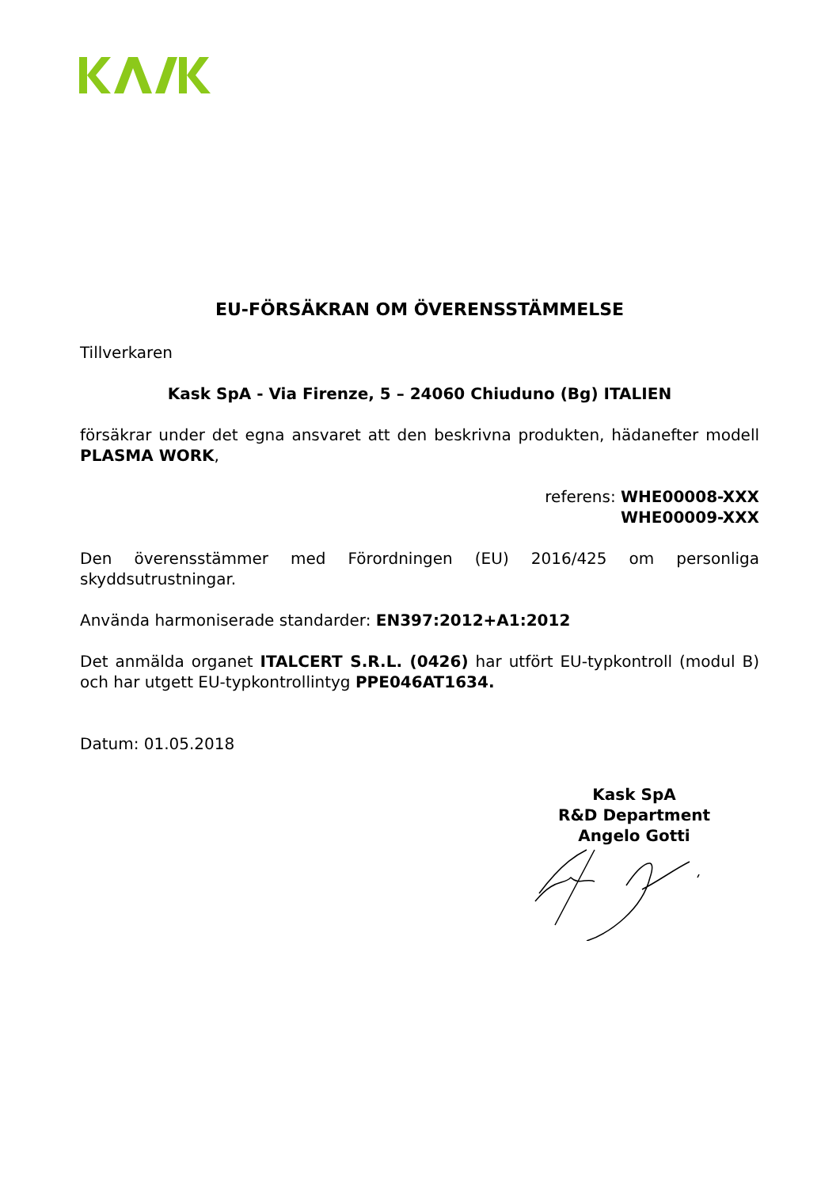EU-FÖRSÄKRAN OM ÖVERENSSTÄMMELSE
Tillverkaren
Kask SpA - Via Firenze, 5 – 24060 Chiuduno (Bg) ITALIEN
försäkrar under det egna ansvaret att den beskrivna produkten, hädanefter modell PLASMA WORK,
referens: WHE00008-XXX
WHE00009-XXX
Den överensstämmer med Förordningen (EU) 2016/425 om personliga skyddsutrustningar.
Använda harmoniserade standarder: EN397:2012+A1:2012
Det anmälda organet ITALCERT S.R.L. (0426) har utfört EU-typkontroll (modul B) och har utgett EU-typkontrollintyg PPE046AT1634.
Datum: 01.05.2018
Kask SpA
R&D Department
Angelo Gotti